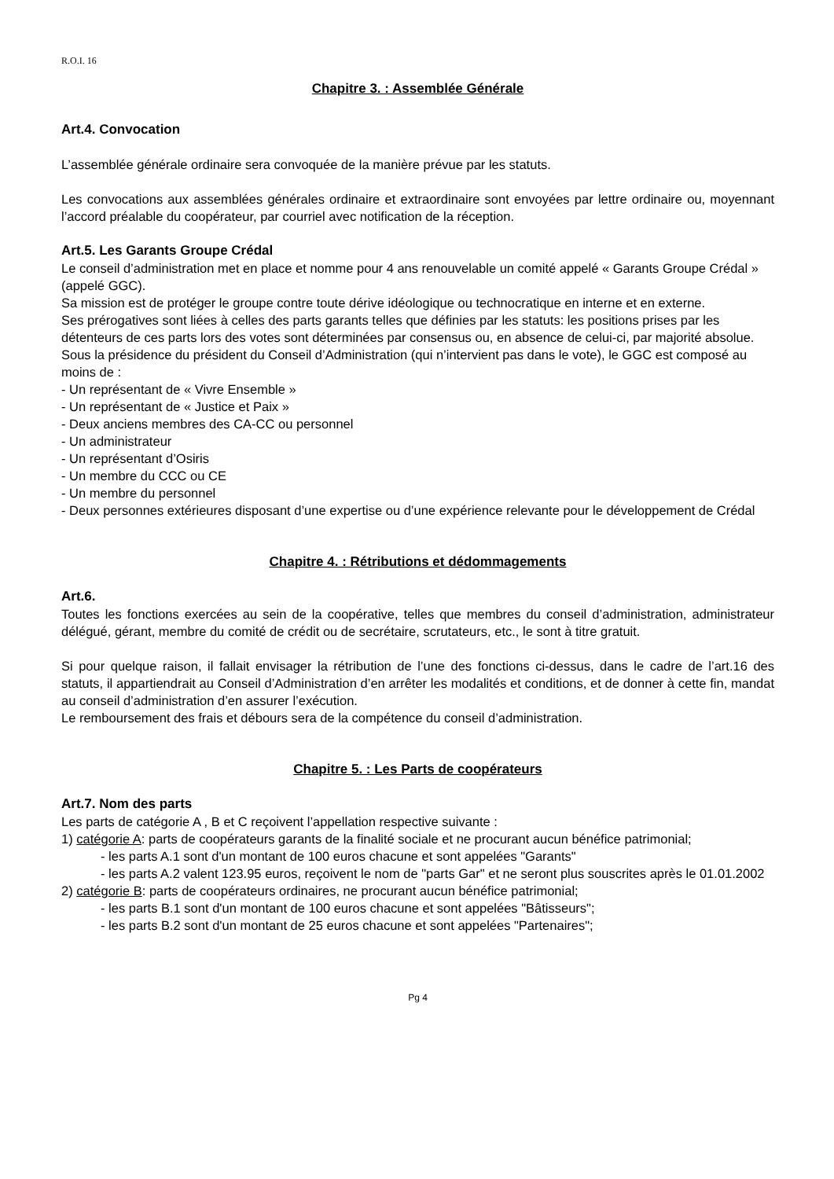R.O.I. 16
Chapitre 3. : Assemblée Générale
Art.4. Convocation
L’assemblée générale ordinaire sera convoquée de la manière prévue par les statuts.
Les convocations aux assemblées générales ordinaire et extraordinaire sont envoyées par lettre ordinaire ou, moyennant l’accord préalable du coopérateur, par courriel avec notification de la réception.
Art.5. Les Garants Groupe Crédal
Le conseil d’administration met en place et nomme pour 4 ans renouvelable un comité appelé « Garants Groupe Crédal » (appelé GGC).
Sa mission est de protéger le groupe contre toute dérive idéologique ou technocratique en interne et en externe.
Ses prérogatives sont liées à celles des parts garants telles que définies par les statuts: les positions prises par les détenteurs de ces parts lors des votes sont déterminées par consensus ou, en absence de celui-ci, par majorité absolue.
Sous la présidence du président du Conseil d’Administration (qui n’intervient pas dans le vote), le GGC est composé au moins de :
- Un représentant de « Vivre Ensemble »
- Un représentant de « Justice et Paix »
- Deux anciens membres des CA-CC ou personnel
- Un administrateur
- Un représentant d’Osiris
- Un membre du CCC ou CE
- Un membre du personnel
- Deux personnes extérieures disposant d’une expertise ou d’une expérience relevante pour le développement de Crédal
Chapitre 4. : Rétributions et dédommagements
Art.6.
Toutes les fonctions exercées au sein de la coopérative, telles que membres du conseil d’administration, administrateur délégué, gérant, membre du comité de crédit ou de secrétaire, scrutateurs, etc., le sont à titre gratuit.
Si pour quelque raison, il fallait envisager la rétribution de l’une des fonctions ci-dessus, dans le cadre de l’art.16 des statuts, il appartiendrait au Conseil d’Administration d’en arrêter les modalités et conditions, et de donner à cette fin, mandat au conseil d’administration d’en assurer l’exécution.
Le remboursement des frais et débours sera de la compétence du conseil d’administration.
Chapitre 5. : Les Parts de coopérateurs
Art.7. Nom des parts
Les parts de catégorie A , B et C reçoivent l’appellation respective suivante :
1) catégorie A: parts de coopérateurs garants de la finalité sociale et ne procurant aucun bénéfice patrimonial;
- les parts A.1 sont d'un montant de 100 euros chacune et sont appelées "Garants"
- les parts A.2 valent 123.95 euros, reçoivent le nom de "parts Gar" et ne seront plus souscrites après le 01.01.2002
2) catégorie B: parts de coopérateurs ordinaires, ne procurant aucun bénéfice patrimonial;
- les parts B.1 sont d'un montant de 100 euros chacune et sont appelées "Bâtisseurs";
- les parts B.2 sont d'un montant de 25 euros chacune et sont appelées "Partenaires";
Pg 4